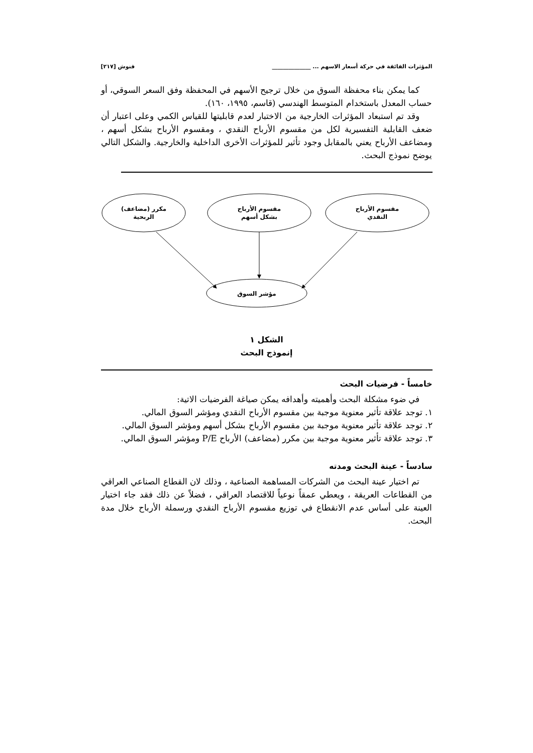المؤثرات الفائقة في حركة أسعار الاسهم ... ______________ فنوش [٢١٧]
كما يمكن بناء محفظة السوق من خلال ترجيح الأسهم في المحفظة وفق السعر السوقي، أو حساب المعدل باستخدام المتوسط الهندسي (قاسم، ١٩٩٥، ١٦٠).
وقد تم استبعاد المؤثرات الخارجية من الاختبار لعدم قابليتها للقياس الكمي وعلى اعتبار أن ضعف القابلية التفسيرية لكل من مقسوم الأرباح النقدي ، ومقسوم الأرباح بشكل أسهم ، ومضاعف الأرباح يعني بالمقابل وجود تأثير للمؤثرات الأخرى الداخلية والخارجية. والشكل التالي يوضح نموذج البحث.
مكرر (مضاعف)
الربحية
مقسوم الأرباح
بشكل أسهم
مقسوم الأرباح
النقدي
مؤشر السوق
الشكل ١
إنموذج البحث
خامساً - فرضيات البحث
في ضوء مشكلة البحث وأهميته وأهدافه يمكن صياغة الفرضيات الاتية:
١. توجد علاقة تأثير معنوية موجبة بين مقسوم الأرباح النقدي ومؤشر السوق المالي.
٢. توجد علاقة تأثير معنوية موجبة بين مقسوم الأرباح بشكل أسهم ومؤشر السوق المالي.
٣. توجد علاقة تأثير معنوية موجبة بين مكرر (مضاعف) الأرباح P/E ومؤشر السوق المالي.
سادساً - عينة البحث ومدته
تم اختيار عينة البحث من الشركات المساهمة الصناعية ، وذلك لان القطاع الصناعي العراقي من القطاعات العريقة ، ويعطي عمقاً نوعياً للاقتصاد العراقي ، فضلاً عن ذلك فقد جاء اختيار العينة على أساس عدم الانقطاع في توزيع مقسوم الأرباح النقدي ورسملة الأرباح خلال مدة البحث.